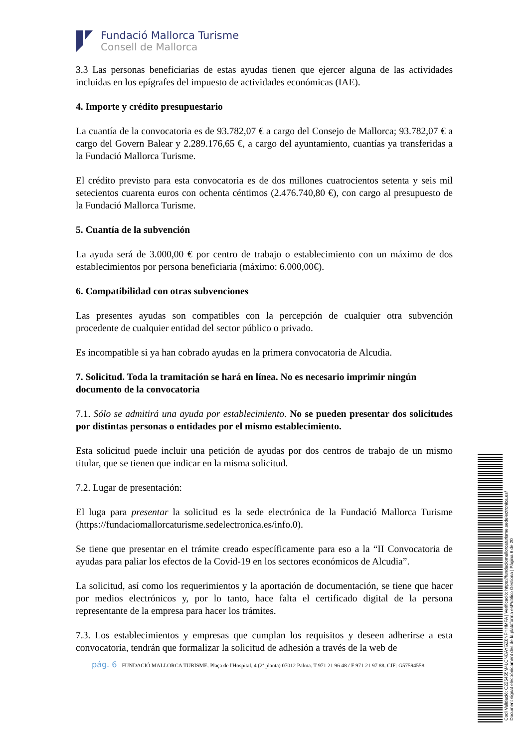Fundació Mallorca Turisme
Consell de Mallorca
3.3 Las personas beneficiarias de estas ayudas tienen que ejercer alguna de las actividades incluidas en los epígrafes del impuesto de actividades económicas (IAE).
4. Importe y crédito presupuestario
La cuantía de la convocatoria es de 93.782,07 € a cargo del Consejo de Mallorca; 93.782,07 € a cargo del Govern Balear y 2.289.176,65 €, a cargo del ayuntamiento, cuantías ya transferidas a la Fundació Mallorca Turisme.
El crédito previsto para esta convocatoria es de dos millones cuatrocientos setenta y seis mil setecientos cuarenta euros con ochenta céntimos (2.476.740,80 €), con cargo al presupuesto de la Fundació Mallorca Turisme.
5. Cuantía de la subvención
La ayuda será de 3.000,00 € por centro de trabajo o establecimiento con un máximo de dos establecimientos por persona beneficiaria (máximo: 6.000,00€).
6. Compatibilidad con otras subvenciones
Las presentes ayudas son compatibles con la percepción de cualquier otra subvención procedente de cualquier entidad del sector público o privado.
Es incompatible si ya han cobrado ayudas en la primera convocatoria de Alcudia.
7. Solicitud. Toda la tramitación se hará en línea. No es necesario imprimir ningún documento de la convocatoria
7.1. Sólo se admitirá una ayuda por establecimiento. No se pueden presentar dos solicitudes por distintas personas o entidades por el mismo establecimiento.
Esta solicitud puede incluir una petición de ayudas por dos centros de trabajo de un mismo titular, que se tienen que indicar en la misma solicitud.
7.2. Lugar de presentación:
El luga para presentar la solicitud es la sede electrónica de la Fundació Mallorca Turisme (https://fundaciomallorcaturisme.sedelectronica.es/info.0).
Se tiene que presentar en el trámite creado específicamente para eso a la “II Convocatoria de ayudas para paliar los efectos de la Covid-19 en los sectores económicos de Alcudia”.
La solicitud, así como los requerimientos y la aportación de documentación, se tiene que hacer por medios electrónicos y, por lo tanto, hace falta el certificado digital de la persona representante de la empresa para hacer los trámites.
7.3. Los establecimientos y empresas que cumplan los requisitos y deseen adherirse a esta convocatoria, tendrán que formalizar la solicitud de adhesión a través de la web de
pág. 6 FUNDACIÓ MALLORCA TURISME. Plaça de l'Hospital, 4 (2ª planta) 07012 Palma. T 971 21 96 48 / F 971 21 97 88. CIF: G57594558
Codi Validació: C225455M4LCNCAYGZ6NFHHMFA | Verificació: https://fundaciomallorcaturisme.sedelectronica.es/
Document signat electrònicament des de la plataforma esPublico Gestiona | Pàgina 6 de 20